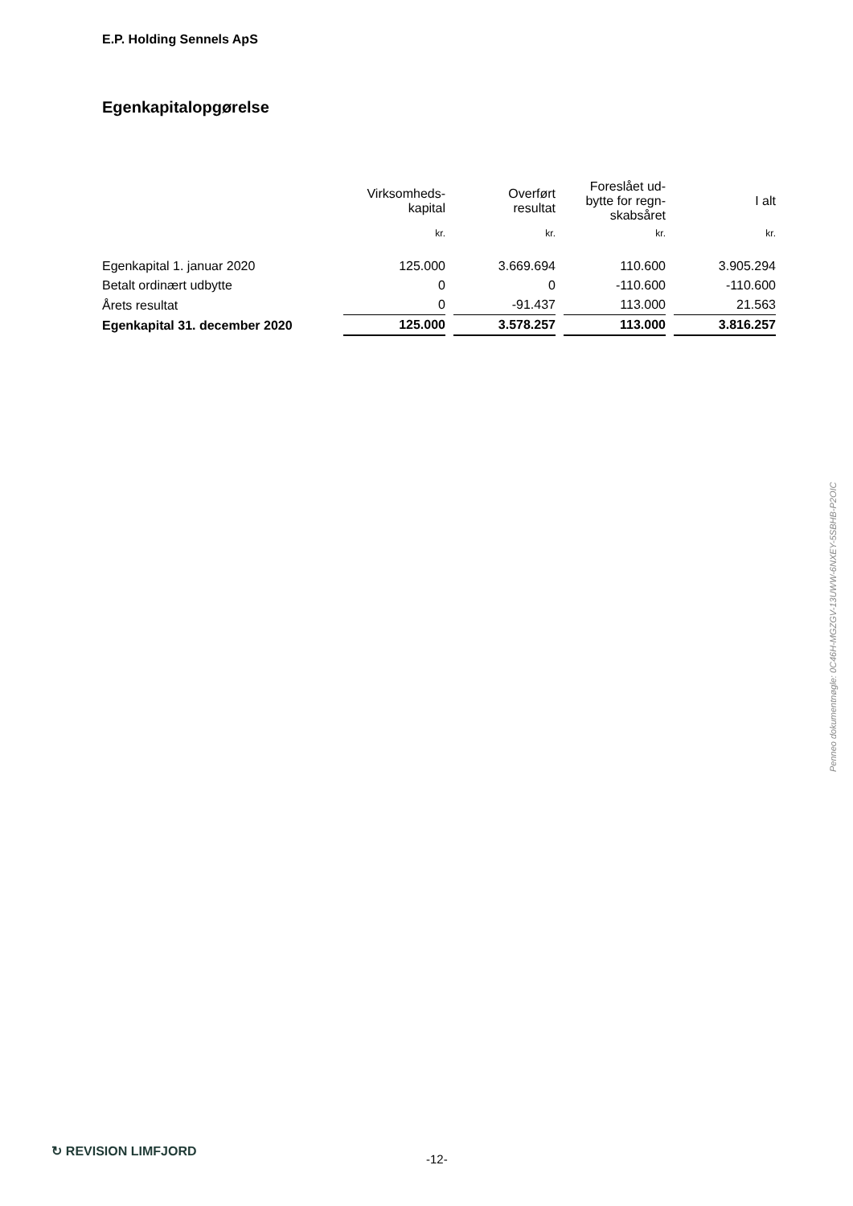E.P. Holding Sennels ApS
Egenkapitalopgørelse
| | Virksomheds- kapital | Overført resultat | Foreslået ud- bytte for regn- skabsåret | I alt |
| --- | --- | --- | --- | --- |
| | kr. | kr. | kr. | kr. |
| Egenkapital 1. januar 2020 | 125.000 | 3.669.694 | 110.600 | 3.905.294 |
| Betalt ordinært udbytte | 0 | 0 | -110.600 | -110.600 |
| Årets resultat | 0 | -91.437 | 113.000 | 21.563 |
| Egenkapital 31. december 2020 | 125.000 | 3.578.257 | 113.000 | 3.816.257 |
Penneo dokumentnøgle: 0C46H-MGZGV-13UWW-6NXEY-5SBHB-P2OIC
↻ REVISION LIMFJORD
-12-